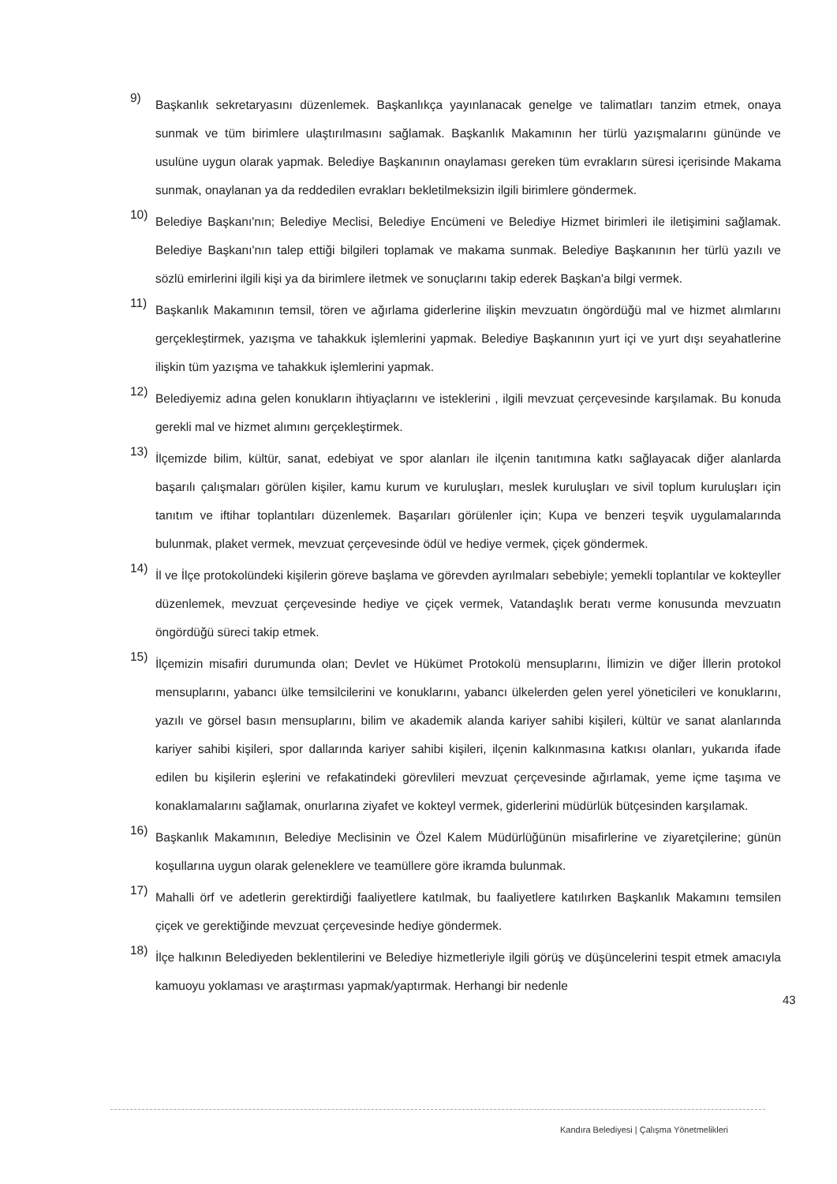9)
Başkanlık sekretaryasını düzenlemek. Başkanlıkça yayınlanacak genelge ve talimatları tanzim etmek, onaya sunmak ve tüm birimlere ulaştırılmasını sağlamak. Başkanlık Makamının her türlü yazışmalarını gününde ve usulüne uygun olarak yapmak. Belediye Başkanının onaylaması gereken tüm evrakların süresi içerisinde Makama sunmak, onaylanan ya da reddedilen evrakları bekletilmeksizin ilgili birimlere göndermek.
10)
Belediye Başkanı'nın; Belediye Meclisi, Belediye Encümeni ve Belediye Hizmet birimleri ile iletişimini sağlamak. Belediye Başkanı'nın talep ettiği bilgileri toplamak ve makama sunmak. Belediye Başkanının her türlü yazılı ve sözlü emirlerini ilgili kişi ya da birimlere iletmek ve sonuçlarını takip ederek Başkan'a bilgi vermek.
11)
Başkanlık Makamının temsil, tören ve ağırlama giderlerine ilişkin mevzuatın öngördüğü mal ve hizmet alımlarını gerçekleştirmek, yazışma ve tahakkuk işlemlerini yapmak. Belediye Başkanının yurt içi ve yurt dışı seyahatlerine ilişkin tüm yazışma ve tahakkuk işlemlerini yapmak.
12)
Belediyemiz adına gelen konukların ihtiyaçlarını ve isteklerini , ilgili mevzuat çerçevesinde karşılamak. Bu konuda gerekli mal ve hizmet alımını gerçekleştirmek.
13)
İlçemizde bilim, kültür, sanat, edebiyat ve spor alanları ile ilçenin tanıtımına katkı sağlayacak diğer alanlarda başarılı çalışmaları görülen kişiler, kamu kurum ve kuruluşları, meslek kuruluşları ve sivil toplum kuruluşları için tanıtım ve iftihar toplantıları düzenlemek. Başarıları görülenler için; Kupa ve benzeri teşvik uygulamalarında bulunmak, plaket vermek, mevzuat çerçevesinde ödül ve hediye vermek, çiçek göndermek.
14)
İl ve İlçe protokolündeki kişilerin göreve başlama ve görevden ayrılmaları sebebiyle; yemekli toplantılar ve kokteyller düzenlemek, mevzuat çerçevesinde hediye ve çiçek vermek, Vatandaşlık beratı verme konusunda mevzuatın öngördüğü süreci takip etmek.
15)
İlçemizin misafiri durumunda olan; Devlet ve Hükümet Protokolü mensuplarını, İlimizin ve diğer İllerin protokol mensuplarını, yabancı ülke temsilcilerini ve konuklarını, yabancı ülkelerden gelen yerel yöneticileri ve konuklarını, yazılı ve görsel basın mensuplarını, bilim ve akademik alanda kariyer sahibi kişileri, kültür ve sanat alanlarında kariyer sahibi kişileri, spor dallarında kariyer sahibi kişileri, ilçenin kalkınmasına katkısı olanları, yukarıda ifade edilen bu kişilerin eşlerini ve refakatindeki görevlileri mevzuat çerçevesinde ağırlamak, yeme içme taşıma ve konaklamalarını sağlamak, onurlarına ziyafet ve kokteyl vermek, giderlerini müdürlük bütçesinden karşılamak.
16)
Başkanlık Makamının, Belediye Meclisinin ve Özel Kalem Müdürlüğünün misafirlerine ve ziyaretçilerine; günün koşullarına uygun olarak geleneklere ve teamüllere göre ikramda bulunmak.
17)
Mahalli örf ve adetlerin gerektirdiği faaliyetlere katılmak, bu faaliyetlere katılırken Başkanlık Makamını temsilen çiçek ve gerektiğinde mevzuat çerçevesinde hediye göndermek.
18)
İlçe halkının Belediyeden beklentilerini ve Belediye hizmetleriyle ilgili görüş ve düşüncelerini tespit etmek amacıyla kamuoyu yoklaması ve araştırması yapmak/yaptırmak. Herhangi bir nedenle
43
Kandıra Belediyesi | Çalışma Yönetmelikleri